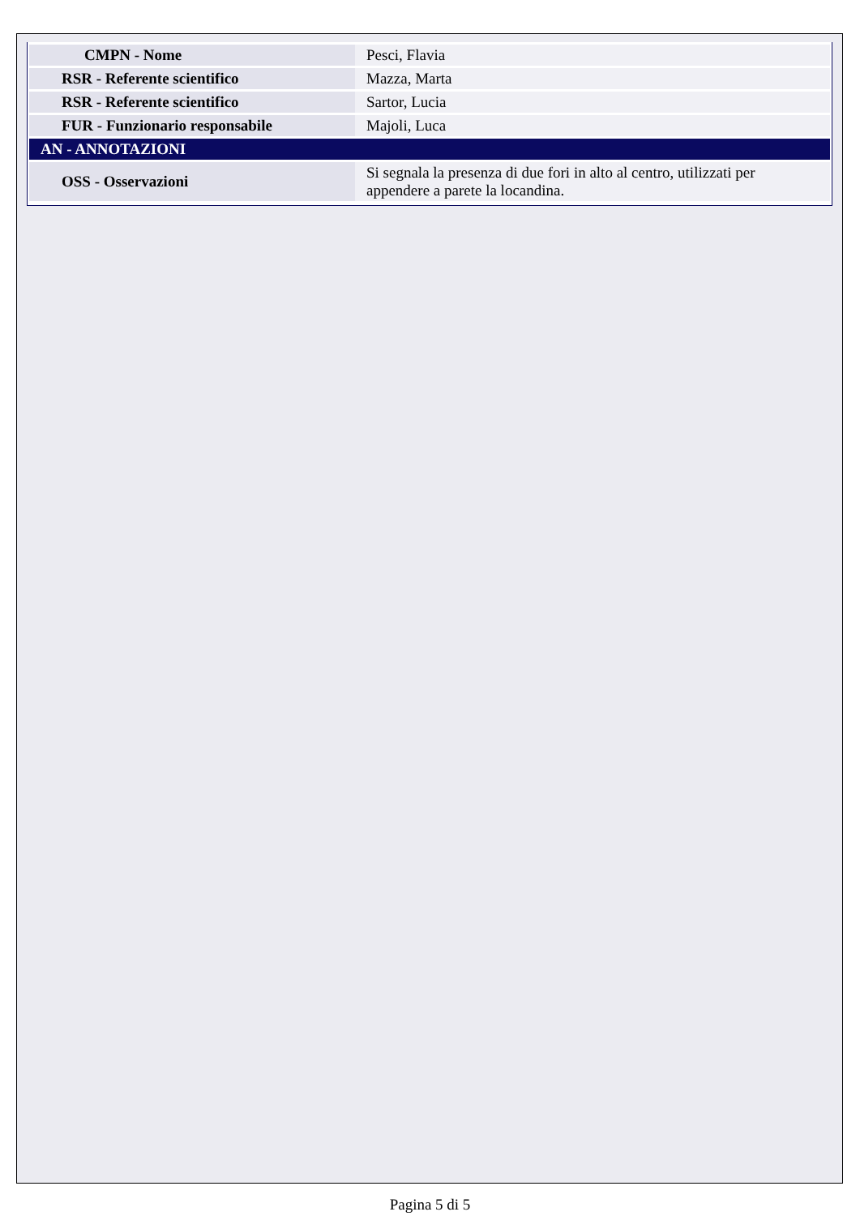| CMPN - Nome | Pesci, Flavia |
| RSR - Referente scientifico | Mazza, Marta |
| RSR - Referente scientifico | Sartor, Lucia |
| FUR - Funzionario responsabile | Majoli, Luca |
| AN - ANNOTAZIONI | |
| OSS - Osservazioni | Si segnala la presenza di due fori in alto al centro, utilizzati per appendere a parete la locandina. |
Pagina 5 di 5